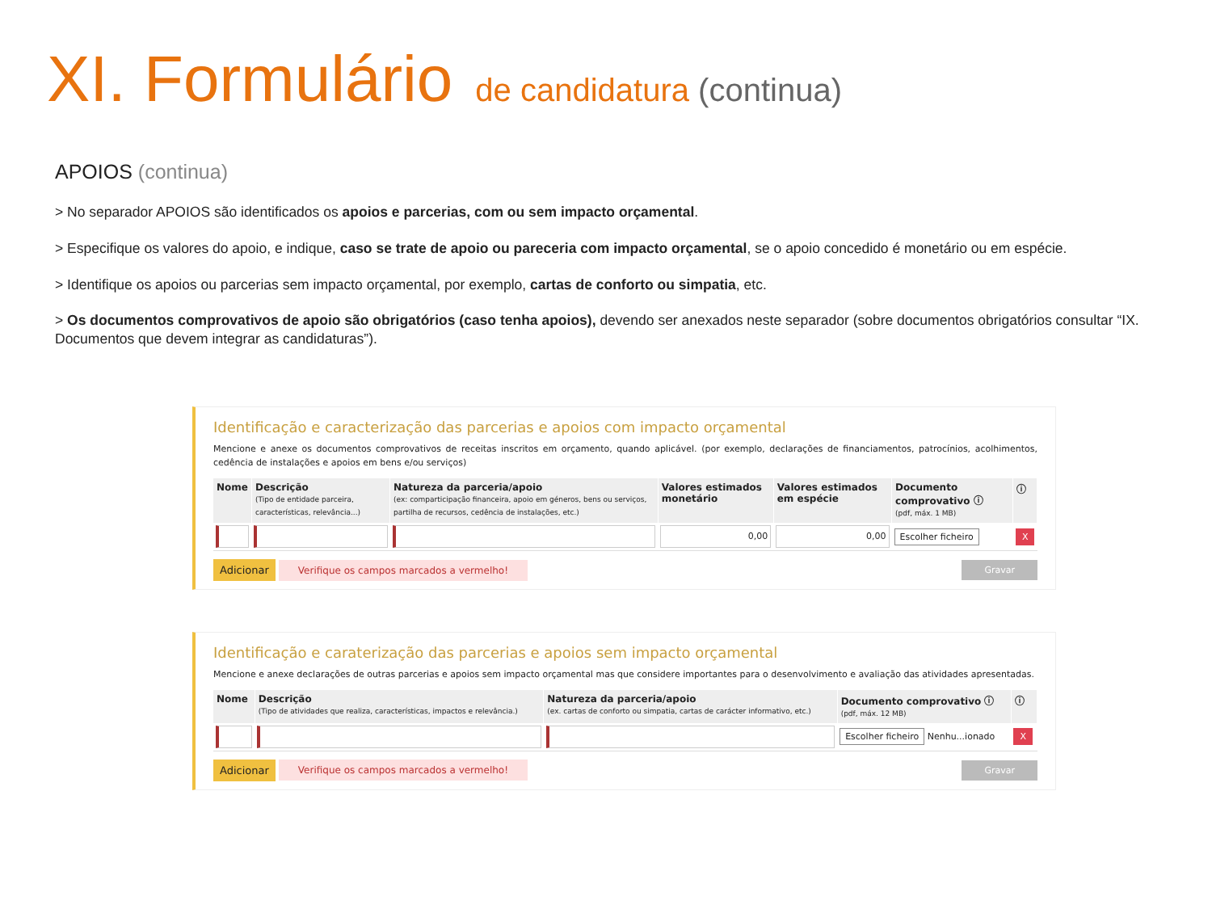XI. Formulário de candidatura (continua)
APOIOS (continua)
> No separador APOIOS são identificados os apoios e parcerias, com ou sem impacto orçamental.
> Especifique os valores do apoio, e indique, caso se trate de apoio ou pareceria com impacto orçamental, se o apoio concedido é monetário ou em espécie.
> Identifique os apoios ou parcerias sem impacto orçamental, por exemplo, cartas de conforto ou simpatia, etc.
> Os documentos comprovativos de apoio são obrigatórios (caso tenha apoios), devendo ser anexados neste separador (sobre documentos obrigatórios consultar “IX. Documentos que devem integrar as candidaturas”).
Identificação e caracterização das parcerias e apoios com impacto orçamental
Mencione e anexe os documentos comprovativos de receitas inscritos em orçamento, quando aplicável. (por exemplo, declarações de financiamentos, patrocínios, acolhimentos, cedência de instalações e apoios em bens e/ou serviços)
| Nome | Descrição (Tipo de entidade parceira, características, relevância...) | Natureza da parceria/apoio (ex: comparticipação financeira, apoio em géneros, bens ou serviços, partilha de recursos, cedência de instalações, etc.) | Valores estimados monetário | Valores estimados em espécie | Documento comprovativo ⓘ (pdf, máx. 1 MB) | ⓘ |
| --- | --- | --- | --- | --- | --- | --- |
| | | | 0,00 | 0,00 | Escolher ficheiro | X |
Adicionar Verifique os campos marcados a vermelho! Gravar
Identificação e caraterização das parcerias e apoios sem impacto orçamental
Mencione e anexe declarações de outras parcerias e apoios sem impacto orçamental mas que considere importantes para o desenvolvimento e avaliação das atividades apresentadas.
| Nome | Descrição (Tipo de atividades que realiza, características, impactos e relevância.) | Natureza da parceria/apoio (ex. cartas de conforto ou simpatia, cartas de carácter informativo, etc.) | Documento comprovativo ⓘ (pdf, máx. 12 MB) | ⓘ |
| --- | --- | --- | --- | --- |
| | | | Escolher ficheiro Nenhu...ionado | X |
Adicionar Verifique os campos marcados a vermelho! Gravar